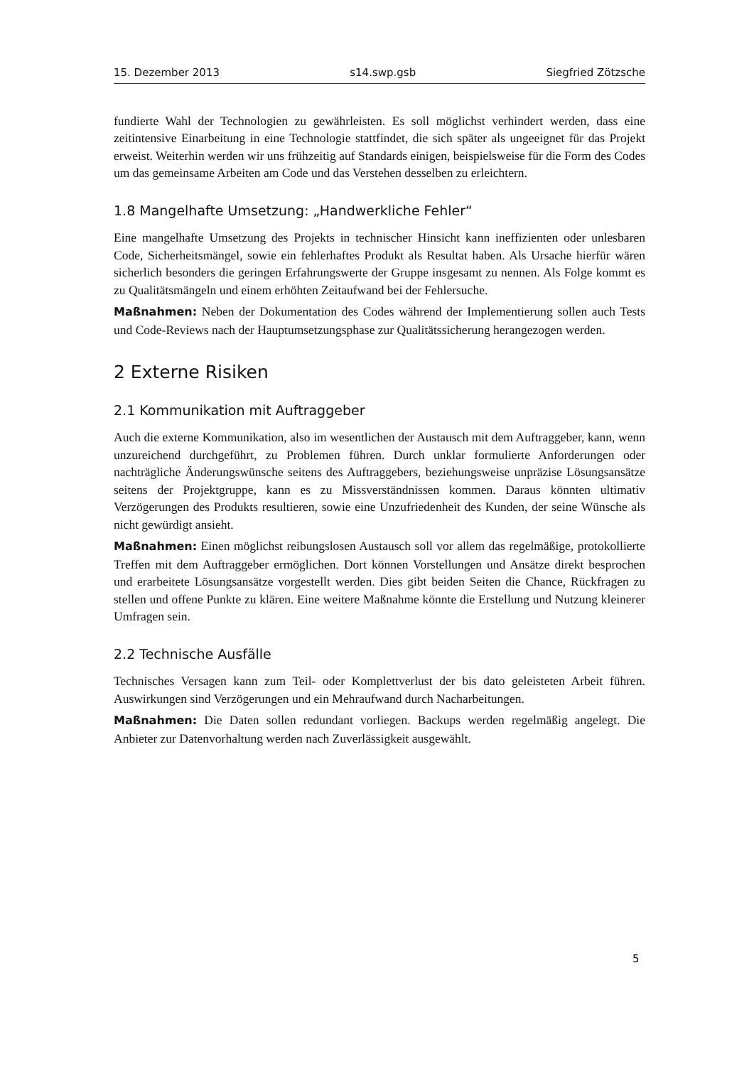15. Dezember 2013 s14.swp.gsb Siegfried Zötzsche
fundierte Wahl der Technologien zu gewährleisten. Es soll möglichst verhindert werden, dass eine zeitintensive Einarbeitung in eine Technologie stattfindet, die sich später als ungeeignet für das Projekt erweist. Weiterhin werden wir uns frühzeitig auf Standards einigen, beispielsweise für die Form des Codes um das gemeinsame Arbeiten am Code und das Verstehen desselben zu erleichtern.
1.8 Mangelhafte Umsetzung: „Handwerkliche Fehler“
Eine mangelhafte Umsetzung des Projekts in technischer Hinsicht kann ineffizienten oder unlesbaren Code, Sicherheitsmängel, sowie ein fehlerhaftes Produkt als Resultat haben. Als Ursache hierfür wären sicherlich besonders die geringen Erfahrungswerte der Gruppe insgesamt zu nennen. Als Folge kommt es zu Qualitätsmängeln und einem erhöhten Zeitaufwand bei der Fehlersuche.
Maßnahmen: Neben der Dokumentation des Codes während der Implementierung sollen auch Tests und Code-Reviews nach der Hauptumsetzungsphase zur Qualitätssicherung herangezogen werden.
2 Externe Risiken
2.1 Kommunikation mit Auftraggeber
Auch die externe Kommunikation, also im wesentlichen der Austausch mit dem Auftraggeber, kann, wenn unzureichend durchgeführt, zu Problemen führen. Durch unklar formulierte Anforderungen oder nachträgliche Änderungswünsche seitens des Auftraggebers, beziehungsweise unpräzise Lösungsansätze seitens der Projektgruppe, kann es zu Missverständnissen kommen. Daraus könnten ultimativ Verzögerungen des Produkts resultieren, sowie eine Unzufriedenheit des Kunden, der seine Wünsche als nicht gewürdigt ansieht.
Maßnahmen: Einen möglichst reibungslosen Austausch soll vor allem das regelmäßige, protokollierte Treffen mit dem Auftraggeber ermöglichen. Dort können Vorstellungen und Ansätze direkt besprochen und erarbeitete Lösungsansätze vorgestellt werden. Dies gibt beiden Seiten die Chance, Rückfragen zu stellen und offene Punkte zu klären. Eine weitere Maßnahme könnte die Erstellung und Nutzung kleinerer Umfragen sein.
2.2 Technische Ausfälle
Technisches Versagen kann zum Teil- oder Komplettverlust der bis dato geleisteten Arbeit führen. Auswirkungen sind Verzögerungen und ein Mehraufwand durch Nacharbeitungen.
Maßnahmen: Die Daten sollen redundant vorliegen. Backups werden regelmäßig angelegt. Die Anbieter zur Datenvorhaltung werden nach Zuverlässigkeit ausgewählt.
5